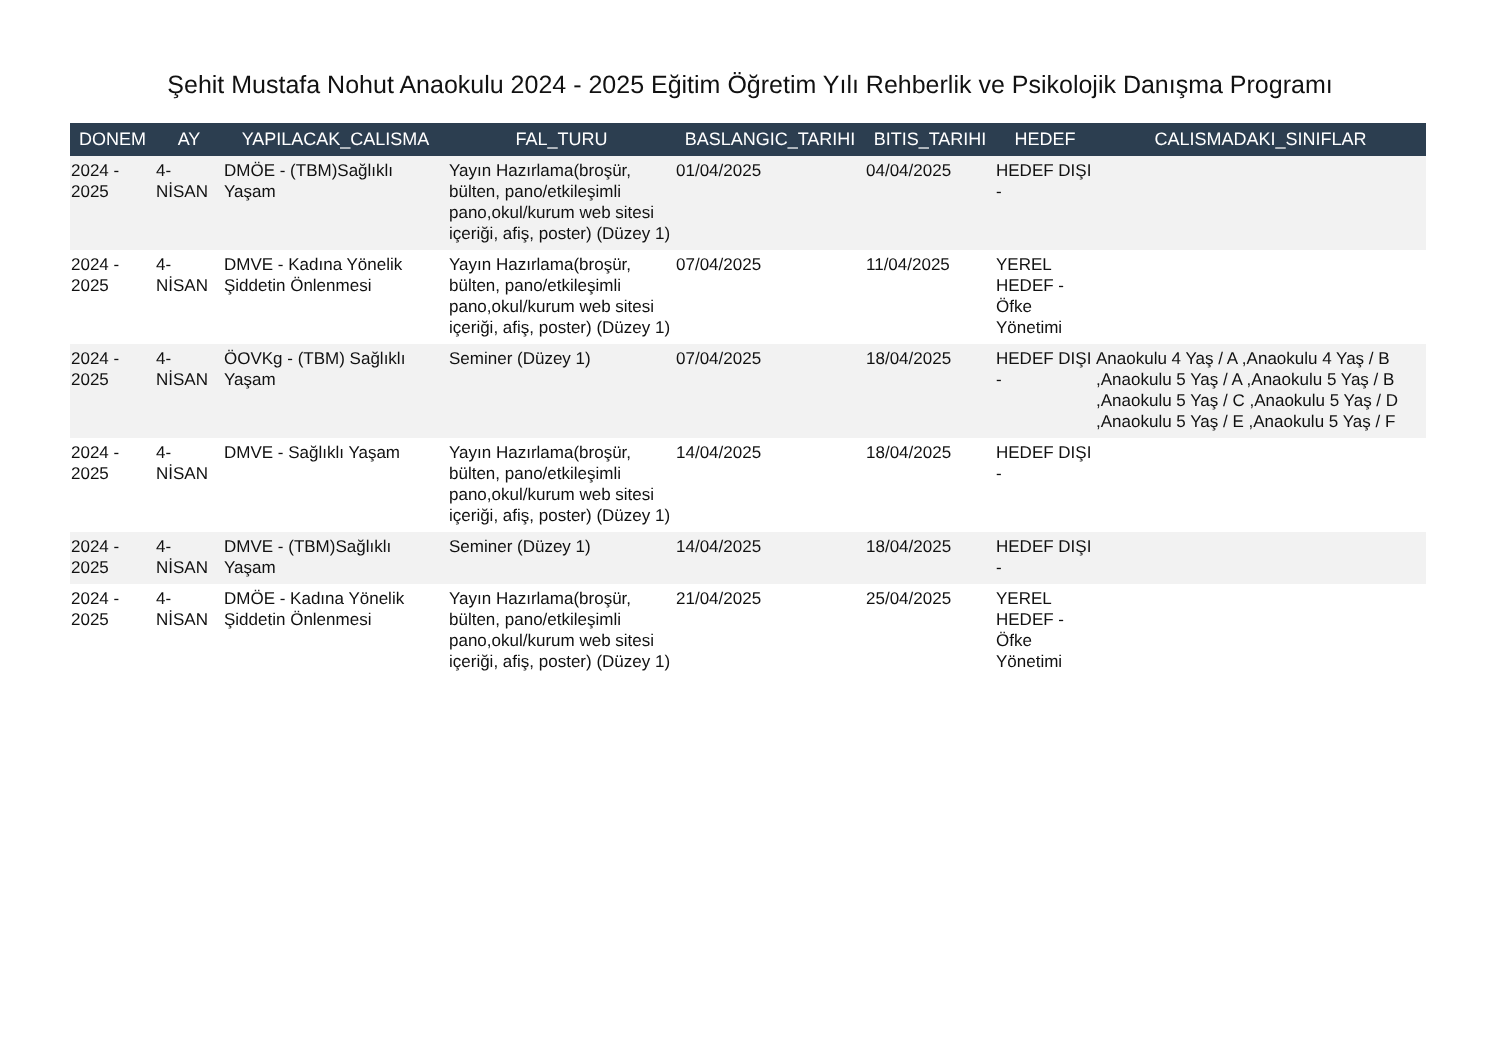Şehit Mustafa Nohut Anaokulu 2024 - 2025 Eğitim Öğretim Yılı Rehberlik ve Psikolojik Danışma Programı
| DONEM | AY | YAPILACAK_CALISMA | FAL_TURU | BASLANGIC_TARIHI | BITIS_TARIHI | HEDEF | CALISMADAKI_SINIFLAR |
| --- | --- | --- | --- | --- | --- | --- | --- |
| 2024 - 2025 | 4-NİSAN | DMÖE - (TBM)Sağlıklı Yaşam | Yayın Hazırlama(broşür, bülten, pano/etkileşimli pano,okul/kurum web sitesi içeriği, afiş, poster) (Düzey 1) | 01/04/2025 | 04/04/2025 | HEDEF DIŞI - | |
| 2024 - 2025 | 4-NİSAN | DMVE - Kadına Yönelik Şiddetin Önlenmesi | Yayın Hazırlama(broşür, bülten, pano/etkileşimli pano,okul/kurum web sitesi içeriği, afiş, poster) (Düzey 1) | 07/04/2025 | 11/04/2025 | YEREL HEDEF - Öfke Yönetimi | |
| 2024 - 2025 | 4-NİSAN | ÖOVKg - (TBM) Sağlıklı Yaşam | Seminer (Düzey 1) | 07/04/2025 | 18/04/2025 | HEDEF DIŞI - | Anaokulu 4 Yaş / A ,Anaokulu 4 Yaş / B ,Anaokulu 5 Yaş / A ,Anaokulu 5 Yaş / B ,Anaokulu 5 Yaş / C ,Anaokulu 5 Yaş / D ,Anaokulu 5 Yaş / E ,Anaokulu 5 Yaş / F |
| 2024 - 2025 | 4-NİSAN | DMVE - Sağlıklı Yaşam | Yayın Hazırlama(broşür, bülten, pano/etkileşimli pano,okul/kurum web sitesi içeriği, afiş, poster) (Düzey 1) | 14/04/2025 | 18/04/2025 | HEDEF DIŞI - | |
| 2024 - 2025 | 4-NİSAN | DMVE - (TBM)Sağlıklı Yaşam | Seminer (Düzey 1) | 14/04/2025 | 18/04/2025 | HEDEF DIŞI - | |
| 2024 - 2025 | 4-NİSAN | DMÖE - Kadına Yönelik Şiddetin Önlenmesi | Yayın Hazırlama(broşür, bülten, pano/etkileşimli pano,okul/kurum web sitesi içeriği, afiş, poster) (Düzey 1) | 21/04/2025 | 25/04/2025 | YEREL HEDEF - Öfke Yönetimi | |